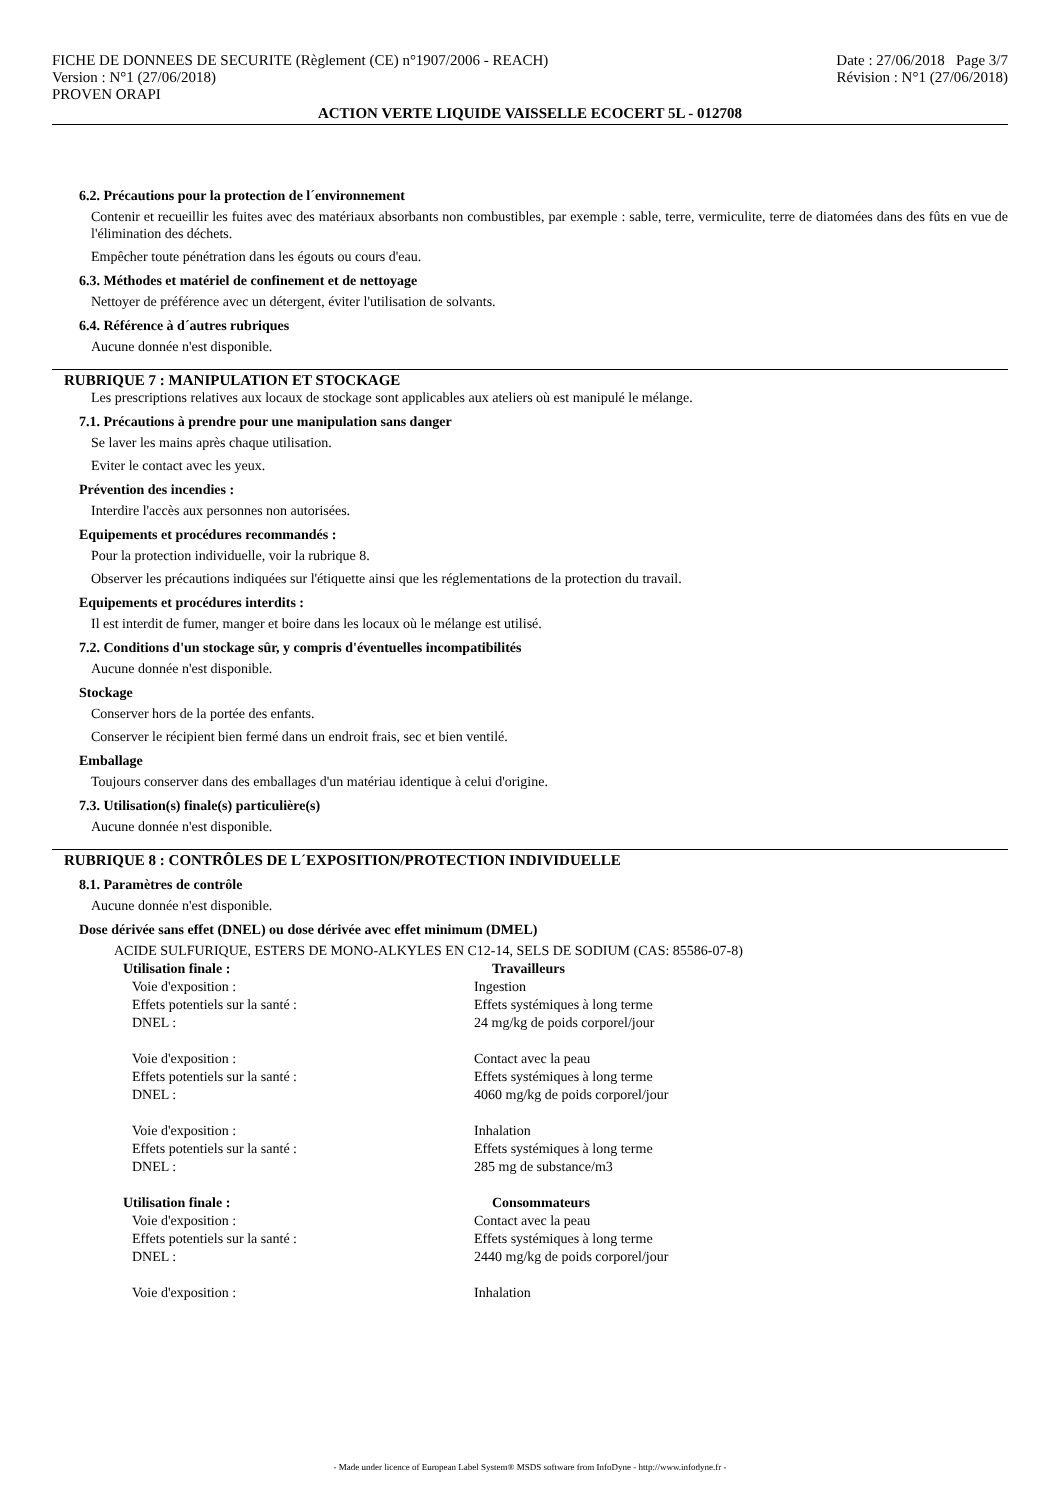FICHE DE DONNEES DE SECURITE (Règlement (CE) n°1907/2006 - REACH)
Version : N°1 (27/06/2018)
PROVEN ORAPI
Date : 27/06/2018 Page 3/7
Révision : N°1 (27/06/2018)
ACTION VERTE LIQUIDE VAISSELLE ECOCERT 5L - 012708
6.2. Précautions pour la protection de l´environnement
Contenir et recueillir les fuites avec des matériaux absorbants non combustibles, par exemple : sable, terre, vermiculite, terre de diatomées dans des fûts en vue de l'élimination des déchets.
Empêcher toute pénétration dans les égouts ou cours d'eau.
6.3. Méthodes et matériel de confinement et de nettoyage
Nettoyer de préférence avec un détergent, éviter l'utilisation de solvants.
6.4. Référence à d´autres rubriques
Aucune donnée n'est disponible.
RUBRIQUE 7 : MANIPULATION ET STOCKAGE
Les prescriptions relatives aux locaux de stockage sont applicables aux ateliers où est manipulé le mélange.
7.1. Précautions à prendre pour une manipulation sans danger
Se laver les mains après chaque utilisation.
Eviter le contact avec les yeux.
Prévention des incendies :
Interdire l'accès aux personnes non autorisées.
Equipements et procédures recommandés :
Pour la protection individuelle, voir la rubrique 8.
Observer les précautions indiquées sur l'étiquette ainsi que les réglementations de la protection du travail.
Equipements et procédures interdits :
Il est interdit de fumer, manger et boire dans les locaux où le mélange est utilisé.
7.2. Conditions d'un stockage sûr, y compris d'éventuelles incompatibilités
Aucune donnée n'est disponible.
Stockage
Conserver hors de la portée des enfants.
Conserver le récipient bien fermé dans un endroit frais, sec et bien ventilé.
Emballage
Toujours conserver dans des emballages d'un matériau identique à celui d'origine.
7.3. Utilisation(s) finale(s) particulière(s)
Aucune donnée n'est disponible.
RUBRIQUE 8 : CONTRÔLES DE L´EXPOSITION/PROTECTION INDIVIDUELLE
8.1. Paramètres de contrôle
Aucune donnée n'est disponible.
Dose dérivée sans effet (DNEL) ou dose dérivée avec effet minimum (DMEL)
ACIDE SULFURIQUE, ESTERS DE MONO-ALKYLES EN C12-14, SELS DE SODIUM (CAS: 85586-07-8)
| Utilisation finale : | Travailleurs |
| --- | --- |
| Voie d'exposition : | Ingestion |
| Effets potentiels sur la santé : | Effets systémiques à long terme |
| DNEL : | 24 mg/kg de poids corporel/jour |
| Voie d'exposition : | Contact avec la peau |
| Effets potentiels sur la santé : | Effets systémiques à long terme |
| DNEL : | 4060 mg/kg de poids corporel/jour |
| Voie d'exposition : | Inhalation |
| Effets potentiels sur la santé : | Effets systémiques à long terme |
| DNEL : | 285 mg de substance/m3 |
| Utilisation finale : | Consommateurs |
| Voie d'exposition : | Contact avec la peau |
| Effets potentiels sur la santé : | Effets systémiques à long terme |
| DNEL : | 2440 mg/kg de poids corporel/jour |
| Voie d'exposition : | Inhalation |
- Made under licence of European Label System® MSDS software from InfoDyne - http://www.infodyne.fr -